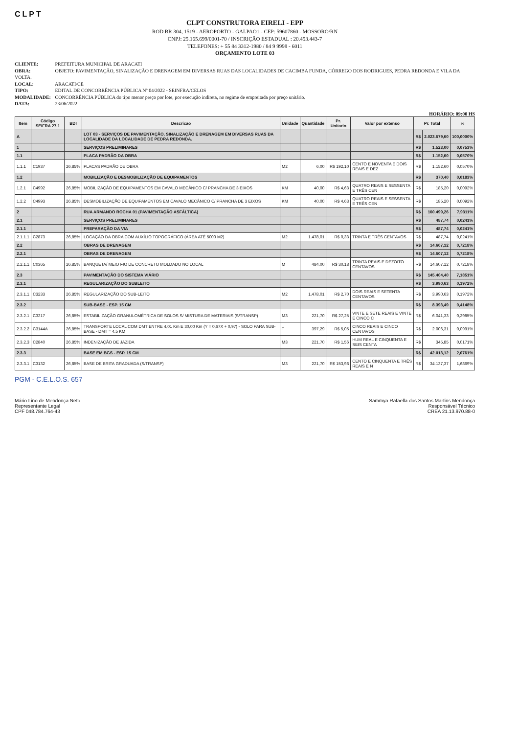CLPT
CLPT CONSTRUTORA EIRELI - EPP
ROD BR 304, 1519 - AEROPORTO - GALPAO1 - CEP: 59607860 - MOSSORO/RN
CNPJ: 25.165.699/0001-70 / INSCRIÇÃO ESTADUAL : 20.453.443-7
TELEFONES: + 55 84 3312-1980 / 84 9 9998 - 6011
ORÇAMENTO LOTE 03
CLIENTE: PREFEITURA MUNICIPAL DE ARACATI
OBRA: OBJETO: PAVIMENTAÇÃO, SINALIZAÇÃO E DRENAGEM EM DIVERSAS RUAS DAS LOCALIDADES DE CACIMBA FUNDA, CÓRREGO DOS RODRIGUES, PEDRA REDONDA E VILA DA VOLTA.
LOCAL: ARACATI/CE
TIPO: EDITAL DE CONCORRÊNCIA PÚBLICA Nº 04/2022 - SEINFRA/CELOS
MODALIDADE: CONCORRÊNCIA PÚBLICA do tipo menor preço por lote, por execução indireta, no regime de empreitada por preço unitário.
DATA: 23/06/2022
HORÁRIO: 09:00 HS
| Item | Código SEIFRA 27.1 | BDI | Descricao | Unidade | Quantidade | Pr. Unitario | Valor por extenso | Pr. Total | | % |
| --- | --- | --- | --- | --- | --- | --- | --- | --- | --- | --- |
| A | | | LOT 03 - SERVIÇOS DE PAVIMENTAÇÃO, SINALIZAÇÃO E DRENAGEM EM DIVERSAS RUAS DA LOCALIDADE DA LOCALIDADE DE PEDRA REDONDA. | | | | | R$ | 2.023.679,60 | 100,0000% |
| 1 | | | SERVIÇOS PRELIMINARES | | | | | R$ | 1.523,00 | 0,0753% |
| 1.1 | | | PLACA PADRÃO DA OBRA | | | | | R$ | 1.152,60 | 0,0570% |
| 1.1.1 | C1937 | 26,85% | PLACAS PADRÃO DE OBRA | M2 | 6,00 | R$ 192,10 | CENTO E NOVENTA E DOIS REAIS E DEZ | R$ | 1.152,60 | 0,0570% |
| 1.2 | | | MOBILIZAÇÃO E DESMOBILIZAÇÃO DE EQUIPAMENTOS | | | | | R$ | 370,40 | 0,0183% |
| 1.2.1 | C4992 | 26,85% | MOBILIZAÇÃO DE EQUIPAMENTOS EM CAVALO MECÂNICO C/ PRANCHA DE 3 EIXOS | KM | 40,00 | R$ 4,63 | QUATRO REAIS E SESSENTA E TRÊS CEN | R$ | 185,20 | 0,0092% |
| 1.2.2 | C4993 | 26,85% | DESMOBILIZAÇÃO DE EQUIPAMENTOS EM CAVALO MECÂNICO C/ PRANCHA DE 3 EIXOS | KM | 40,00 | R$ 4,63 | QUATRO REAIS E SESSENTA E TRÊS CEN | R$ | 185,20 | 0,0092% |
| 2 | | | RUA ARMANDO ROCHA 01 (PAVIMENTAÇÃO ASFÁLTICA) | | | | | R$ | 160.499,26 | 7,9311% |
| 2.1 | | | SERVIÇOS PRELIMINARES | | | | | R$ | 487,74 | 0,0241% |
| 2.1.1 | | | PREPARAÇÃO DA VIA | | | | | R$ | 487,74 | 0,0241% |
| 2.1.1.1 | C2873 | 26,85% | LOCAÇÃO DA OBRA COM AUXÍLIO TOPOGRÁFICO (ÁREA ATÉ 5000 M2) | M2 | 1.478,01 | R$ 0,33 | TRINTA E TRÊS CENTAVOS | R$ | 487,74 | 0,0241% |
| 2.2 | | | OBRAS DE DRENAGEM | | | | | R$ | 14.607,12 | 0,7218% |
| 2.2.1 | | | OBRAS DE DRENAGEM | | | | | R$ | 14.607,12 | 0,7218% |
| 2.2.1.1 | C0365 | 26,85% | BANQUETA/ MEIO FIO DE CONCRETO MOLDADO NO LOCAL | M | 484,00 | R$ 30,18 | TRINTA REAIS E DEZOITO CENTAVOS | R$ | 14.607,12 | 0,7218% |
| 2.3 | | | PAVIMENTAÇÃO DO SISTEMA VIÁRIO | | | | | R$ | 145.404,40 | 7,1851% |
| 2.3.1 | | | REGULARIZAÇÃO DO SUBLEITO | | | | | R$ | 3.990,63 | 0,1972% |
| 2.3.1.1 | C3233 | 26,85% | REGULARIZAÇÃO DO SUB-LEITO | M2 | 1.478,01 | R$ 2,70 | DOIS REAIS E SETENTA CENTAVOS | R$ | 3.990,63 | 0,1972% |
| 2.3.2 | | | SUB-BASE - ESP. 15 CM | | | | | R$ | 8.393,49 | 0,4148% |
| 2.3.2.1 | C3217 | 26,85% | ESTABILIZAÇÃO GRANULOMÉTRICA DE SOLOS S/ MISTURA DE MATERIAIS (S/TRANSP) | M3 | 221,70 | R$ 27,25 | VINTE E SETE REAIS E VINTE E CINCO C | R$ | 6.041,33 | 0,2985% |
| 2.3.2.2 | C3144A | 26,85% | TRANSPORTE LOCAL COM DMT ENTRE 4,01 Km E 30,00 Km (Y = 0,67X + 0,97) - SOLO PARA SUB-BASE - DMT = 4,5 KM | T | 397,29 | R$ 5,05 | CINCO REAIS E CINCO CENTAVOS | R$ | 2.006,31 | 0,0991% |
| 2.3.2.3 | C2840 | 26,85% | INDENIZAÇÃO DE JAZIDA | M3 | 221,70 | R$ 1,56 | HUM REAL E CINQUENTA E SEIS CENTA | R$ | 345,85 | 0,0171% |
| 2.3.3 | | | BASE EM BGS - ESP. 15 CM | | | | | R$ | 42.013,12 | 2,0761% |
| 2.3.3.1 | C3132 | 26,85% | BASE DE BRITA GRADUADA (S/TRANSP) | M3 | 221,70 | R$ 153,98 | CENTO E CINQUENTA E TRÊS REAIS E N | R$ | 34.137,37 | 1,6869% |
PGM - C.E.L.O.S. 657
Mário Lino de Mendonça Neto
Representante Legal
CPF 048.784.764-43
Sammya Rafaella dos Santos Martins Mendonça
Responsável Técnico
CREA 21.13.970.88-0